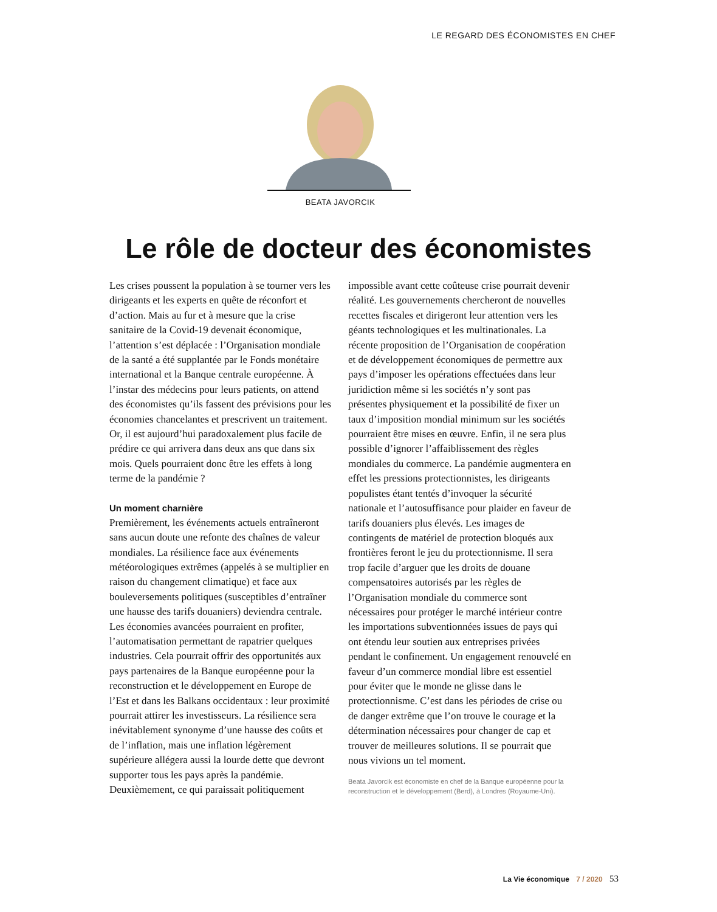LE REGARD DES ÉCONOMISTES EN CHEF
BEATA JAVORCIK
Le rôle de docteur des économistes
Les crises poussent la population à se tourner vers les dirigeants et les experts en quête de réconfort et d’action. Mais au fur et à mesure que la crise sanitaire de la Covid-19 devenait économique, l’attention s’est déplacée : l’Organisation mondiale de la santé a été supplantée par le Fonds monétaire international et la Banque centrale européenne. À l’instar des médecins pour leurs patients, on attend des économistes qu’ils fassent des prévisions pour les économies chancelantes et prescrivent un traitement. Or, il est aujourd’hui paradoxalement plus facile de prédire ce qui arrivera dans deux ans que dans six mois. Quels pourraient donc être les effets à long terme de la pandémie ?
Un moment charnière
Premièrement, les événements actuels entraîneront sans aucun doute une refonte des chaînes de valeur mondiales. La résilience face aux événements météorologiques extrêmes (appelés à se multiplier en raison du changement climatique) et face aux bouleversements politiques (susceptibles d’entraîner une hausse des tarifs douaniers) deviendra centrale. Les économies avancées pourraient en profiter, l’automatisation permettant de rapatrier quelques industries. Cela pourrait offrir des opportunités aux pays partenaires de la Banque européenne pour la reconstruction et le développement en Europe de l’Est et dans les Balkans occidentaux : leur proximité pourrait attirer les investisseurs. La résilience sera inévitablement synonyme d’une hausse des coûts et de l’inflation, mais une inflation légèrement supérieure allégera aussi la lourde dette que devront supporter tous les pays après la pandémie. Deuxièmement, ce qui paraissait politiquement impossible avant cette coûteuse crise pourrait devenir réalité. Les gouvernements chercheront de nouvelles recettes fiscales et dirigeront leur attention vers les géants technologiques et les multinationales. La récente proposition de l’Organisation de coopération et de développement économiques de permettre aux pays d’imposer les opérations effectuées dans leur juridiction même si les sociétés n’y sont pas présentes physiquement et la possibilité de fixer un taux d’imposition mondial minimum sur les sociétés pourraient être mises en œuvre. Enfin, il ne sera plus possible d’ignorer l’affaiblissement des règles mondiales du commerce. La pandémie augmentera en effet les pressions protectionnistes, les dirigeants populistes étant tentés d’invoquer la sécurité nationale et l’autosuffisance pour plaider en faveur de tarifs douaniers plus élevés. Les images de contingents de matériel de protection bloqués aux frontières feront le jeu du protectionnisme. Il sera trop facile d’arguer que les droits de douane compensatoires autorisés par les règles de l’Organisation mondiale du commerce sont nécessaires pour protéger le marché intérieur contre les importations subventionnées issues de pays qui ont étendu leur soutien aux entreprises privées pendant le confinement. Un engagement renouvelé en faveur d’un commerce mondial libre est essentiel pour éviter que le monde ne glisse dans le protectionnisme. C’est dans les périodes de crise ou de danger extrême que l’on trouve le courage et la détermination nécessaires pour changer de cap et trouver de meilleures solutions. Il se pourrait que nous vivions un tel moment.
Beata Javorcik est économiste en chef de la Banque européenne pour la reconstruction et le développement (Berd), à Londres (Royaume-Uni).
La Vie économique 7 / 2020 53